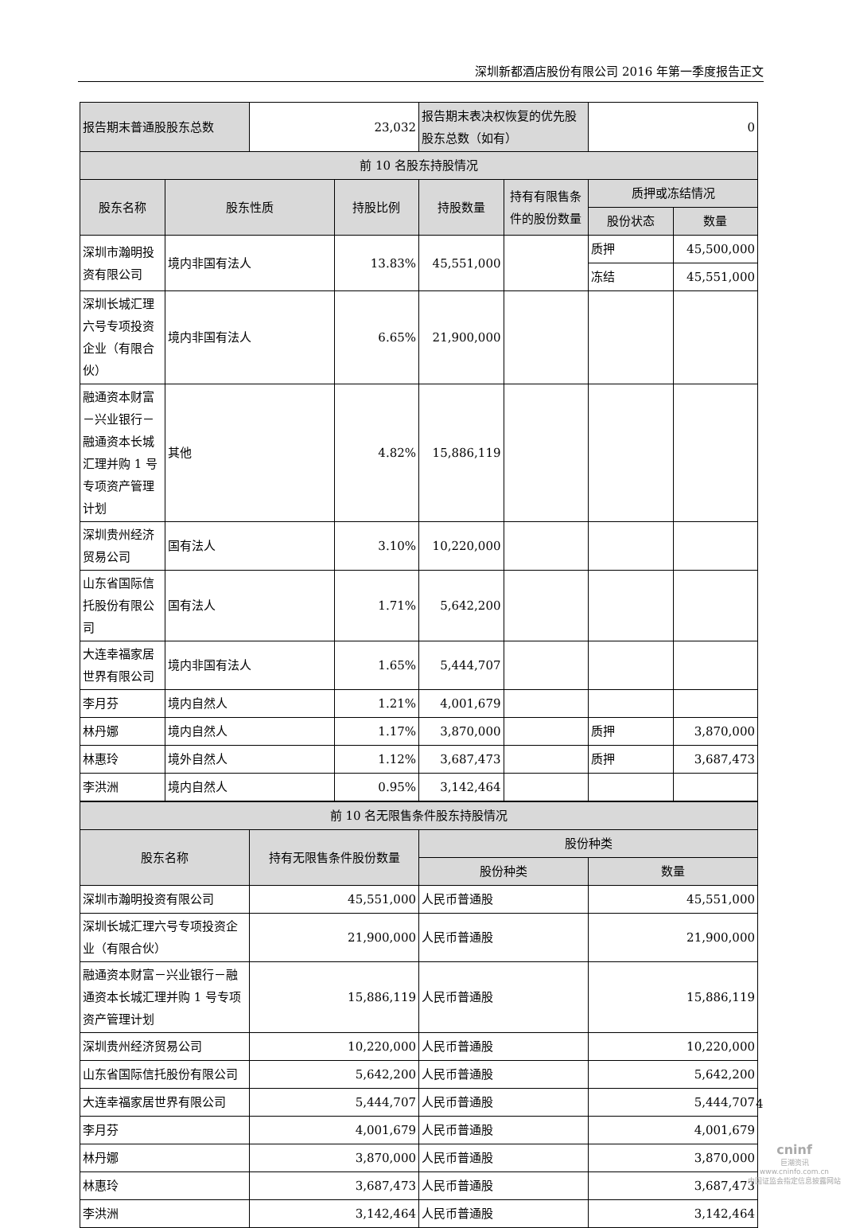深圳新都酒店股份有限公司 2016 年第一季度报告正文
| 报告期末普通股股东总数 | | 23,032 | | 报告期末表决权恢复的优先股股东总数（如有） | | 0 | |
| 前 10 名股东持股情况 | | | | | | | |
| 股东名称 | 股东性质 | | 持股比例 | 持股数量 | 持有有限售条件的股份数量 | 质押或冻结情况 | |
| | | | | | | 股份状态 | 数量 |
| 深圳市瀚明投资有限公司 | 境内非国有法人 | | 13.83% | 45,551,000 | | 质押 | 45,500,000 |
| | | | | | | 冻结 | 45,551,000 |
| 深圳长城汇理六号专项投资企业（有限合伙） | 境内非国有法人 | | 6.65% | 21,900,000 | | | |
| 融通资本财富－兴业银行－融通资本长城汇理并购 1 号专项资产管理计划 | 其他 | | 4.82% | 15,886,119 | | | |
| 深圳贵州经济贸易公司 | 国有法人 | | 3.10% | 10,220,000 | | | |
| 山东省国际信托股份有限公司 | 国有法人 | | 1.71% | 5,642,200 | | | |
| 大连幸福家居世界有限公司 | 境内非国有法人 | | 1.65% | 5,444,707 | | | |
| 李月芬 | 境内自然人 | | 1.21% | 4,001,679 | | | |
| 林丹娜 | 境内自然人 | | 1.17% | 3,870,000 | | 质押 | 3,870,000 |
| 林惠玲 | 境外自然人 | | 1.12% | 3,687,473 | | 质押 | 3,687,473 |
| 李洪洲 | 境内自然人 | | 0.95% | 3,142,464 | | | |
| 前 10 名无限售条件股东持股情况 | | | |
| 股东名称 | 持有无限售条件股份数量 | 股份种类 | |
| | | 股份种类 | 数量 |
| 深圳市瀚明投资有限公司 | 45,551,000 | 人民币普通股 | 45,551,000 |
| 深圳长城汇理六号专项投资企业（有限合伙） | 21,900,000 | 人民币普通股 | 21,900,000 |
| 融通资本财富－兴业银行－融通资本长城汇理并购 1 号专项资产管理计划 | 15,886,119 | 人民币普通股 | 15,886,119 |
| 深圳贵州经济贸易公司 | 10,220,000 | 人民币普通股 | 10,220,000 |
| 山东省国际信托股份有限公司 | 5,642,200 | 人民币普通股 | 5,642,200 |
| 大连幸福家居世界有限公司 | 5,444,707 | 人民币普通股 | 5,444,707 |
| 李月芬 | 4,001,679 | 人民币普通股 | 4,001,679 |
| 林丹娜 | 3,870,000 | 人民币普通股 | 3,870,000 |
| 林惠玲 | 3,687,473 | 人民币普通股 | 3,687,473 |
| 李洪洲 | 3,142,464 | 人民币普通股 | 3,142,464 |
4
cninf
巨潮资讯
www.cninfo.com.cn
中国证监会指定信息披露网站